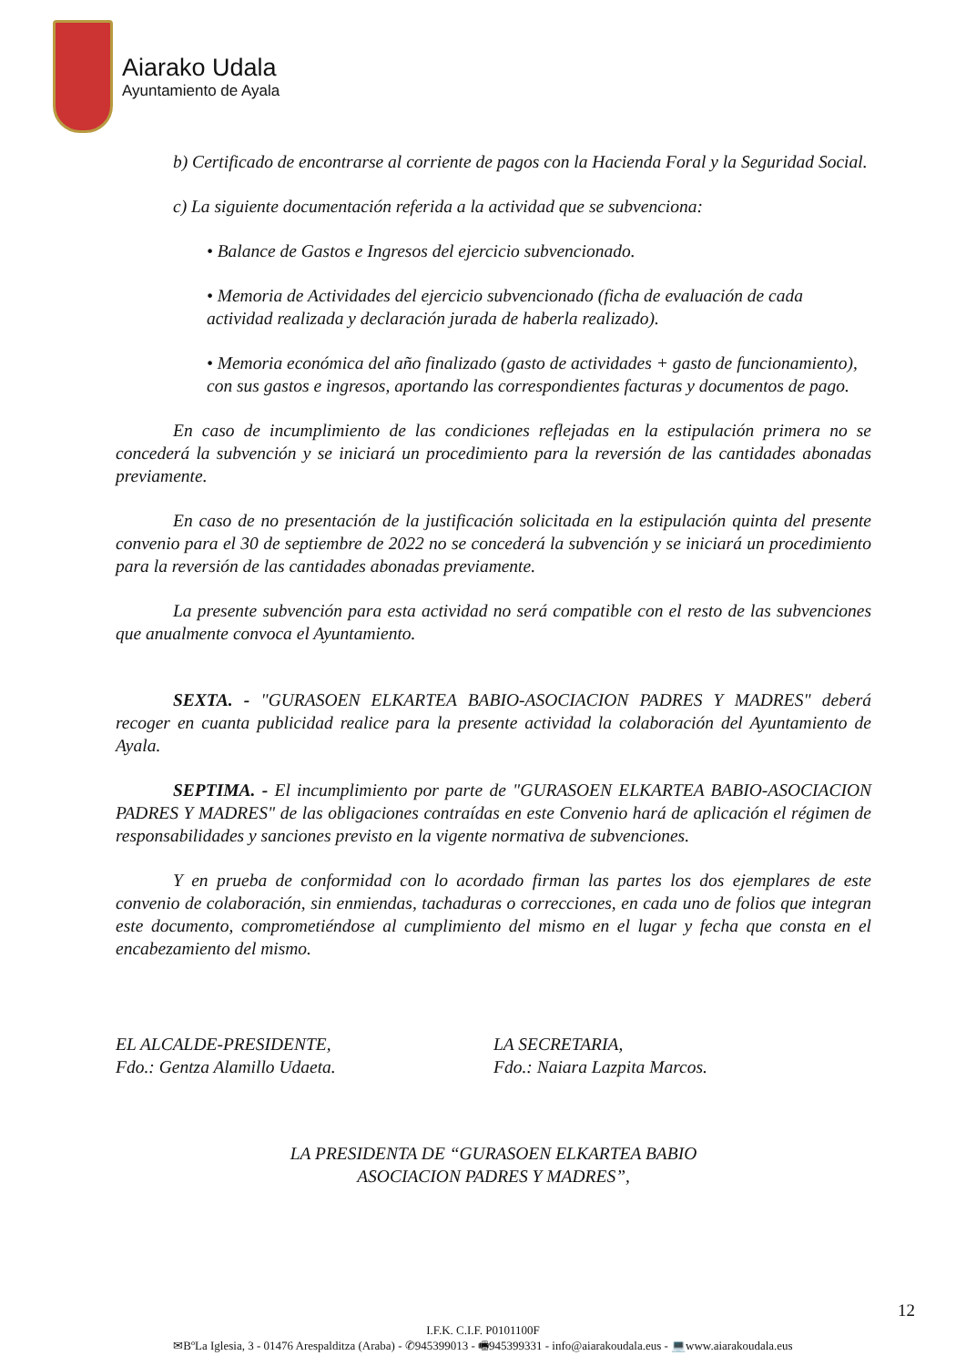Aiarako Udala
Ayuntamiento de Ayala
b) Certificado de encontrarse al corriente de pagos con la Hacienda Foral y la Seguridad Social.
c) La siguiente documentación referida a la actividad que se subvenciona:
• Balance de Gastos e Ingresos del ejercicio subvencionado.
• Memoria de Actividades del ejercicio subvencionado (ficha de evaluación de cada actividad realizada y declaración jurada de haberla realizado).
• Memoria económica del año finalizado (gasto de actividades + gasto de funcionamiento), con sus gastos e ingresos, aportando las correspondientes facturas y documentos de pago.
En caso de incumplimiento de las condiciones reflejadas en la estipulación primera no se concederá la subvención y se iniciará un procedimiento para la reversión de las cantidades abonadas previamente.
En caso de no presentación de la justificación solicitada en la estipulación quinta del presente convenio para el 30 de septiembre de 2022 no se concederá la subvención y se iniciará un procedimiento para la reversión de las cantidades abonadas previamente.
La presente subvención para esta actividad no será compatible con el resto de las subvenciones que anualmente convoca el Ayuntamiento.
SEXTA. - "GURASOEN ELKARTEA BABIO-ASOCIACION PADRES Y MADRES" deberá recoger en cuanta publicidad realice para la presente actividad la colaboración del Ayuntamiento de Ayala.
SEPTIMA. - El incumplimiento por parte de "GURASOEN ELKARTEA BABIO-ASOCIACION PADRES Y MADRES" de las obligaciones contraídas en este Convenio hará de aplicación el régimen de responsabilidades y sanciones previsto en la vigente normativa de subvenciones.
Y en prueba de conformidad con lo acordado firman las partes los dos ejemplares de este convenio de colaboración, sin enmiendas, tachaduras o correcciones, en cada uno de folios que integran este documento, comprometiéndose al cumplimiento del mismo en el lugar y fecha que consta en el encabezamiento del mismo.
EL ALCALDE-PRESIDENTE,
Fdo.: Gentza Alamillo Udaeta.
LA SECRETARIA,
Fdo.: Naiara Lazpita Marcos.
LA PRESIDENTA DE “GURASOEN ELKARTEA BABIO
ASOCIACION PADRES Y MADRES”,
12
I.F.K. C.I.F. P0101100F
✉BºLa Iglesia, 3 - 01476 Arespalditza (Araba) - ✆945399013 - 🖷945399331 - info@aiarakoudala.eus - 💻www.aiarakoudala.eus